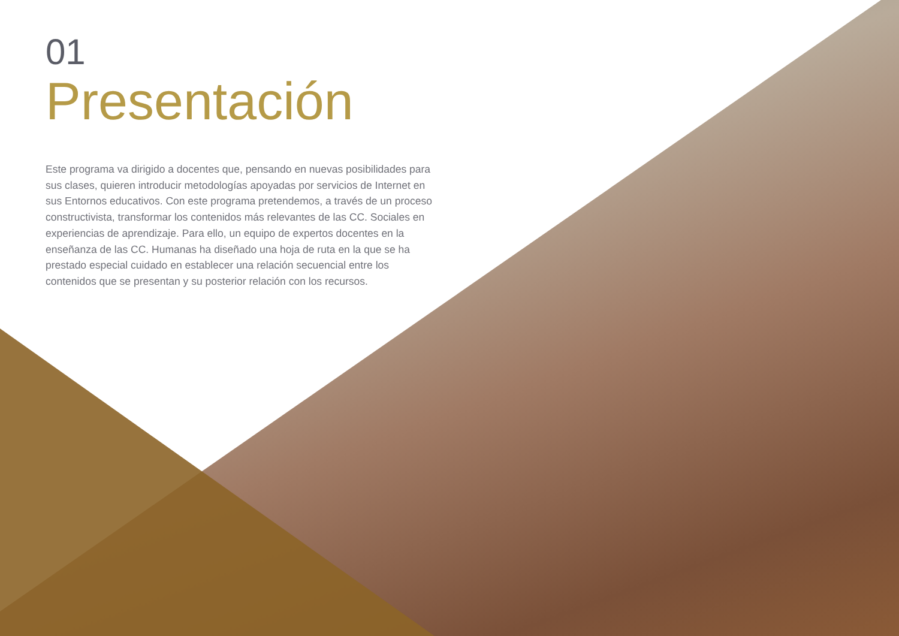01
Presentación
Este programa va dirigido a docentes que, pensando en nuevas posibilidades para sus clases, quieren introducir metodologías apoyadas por servicios de Internet en sus Entornos educativos. Con este programa pretendemos, a través de un proceso constructivista, transformar los contenidos más relevantes de las CC. Sociales en experiencias de aprendizaje. Para ello, un equipo de expertos docentes en la enseñanza de las CC. Humanas ha diseñado una hoja de ruta en la que se ha prestado especial cuidado en establecer una relación secuencial entre los contenidos que se presentan y su posterior relación con los recursos.